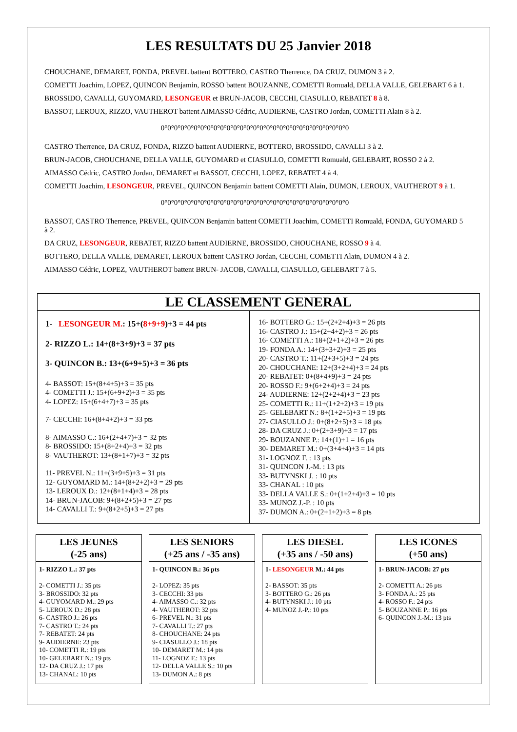LES RESULTATS DU 25 Janvier 2018
CHOUCHANE, DEMARET, FONDA, PREVEL battent BOTTERO, CASTRO Therrence, DA CRUZ, DUMON 3 à 2.
COMETTI Joachim, LOPEZ, QUINCON Benjamin, ROSSO battent BOUZANNE, COMETTI Romuald, DELLA VALLE, GELEBART 6 à 1.
BROSSIDO, CAVALLI, GUYOMARD, LESONGEUR et BRUN-JACOB, CECCHI, CIASULLO, REBATET 8 à 8.
BASSOT, LEROUX, RIZZO, VAUTHEROT battent AIMASSO Cédric, AUDIERNE, CASTRO Jordan, COMETTI Alain 8 à 2.
0°0°0°0°0°0°0°0°0°0°0°0°0°0°0°0°0°0°0°0°0°0°0°0°0°0°0°0°0
CASTRO Therrence, DA CRUZ, FONDA, RIZZO battent AUDIERNE, BOTTERO, BROSSIDO, CAVALLI 3 à 2.
BRUN-JACOB, CHOUCHANE, DELLA VALLE, GUYOMARD et CIASULLO, COMETTI Romuald, GELEBART, ROSSO 2 à 2.
AIMASSO Cédric, CASTRO Jordan, DEMARET et BASSOT, CECCHI, LOPEZ, REBATET 4 à 4.
COMETTI Joachim, LESONGEUR, PREVEL, QUINCON Benjamin battent COMETTI Alain, DUMON, LEROUX, VAUTHEROT 9 à 1.
0°0°0°0°0°0°0°0°0°0°0°0°0°0°0°0°0°0°0°0°0°0°0°0°0°0°0°0°0
BASSOT, CASTRO Therrence, PREVEL, QUINCON Benjamin battent COMETTI Joachim, COMETTI Romuald, FONDA, GUYOMARD 5 à 2.
DA CRUZ, LESONGEUR, REBATET, RIZZO battent AUDIERNE, BROSSIDO, CHOUCHANE, ROSSO 9 à 4.
BOTTERO, DELLA VALLE, DEMARET, LEROUX battent CASTRO Jordan, CECCHI, COMETTI Alain, DUMON 4 à 2.
AIMASSO Cédric, LOPEZ, VAUTHEROT battent BRUN- JACOB, CAVALLI, CIASULLO, GELEBART 7 à 5.
LE CLASSEMENT GENERAL
1- LESONGEUR M.: 15+(8+9+9)+3 = 44 pts
2- RIZZO L.: 14+(8+3+9)+3 = 37 pts
3- QUINCON B.: 13+(6+9+5)+3 = 36 pts
4- BASSOT: 15+(8+4+5)+3 = 35 pts
4- COMETTI J.: 15+(6+9+2)+3 = 35 pts
4- LOPEZ: 15+(6+4+7)+3 = 35 pts
7- CECCHI: 16+(8+4+2)+3 = 33 pts
8- AIMASSO C.: 16+(2+4+7)+3 = 32 pts
8- BROSSIDO: 15+(8+2+4)+3 = 32 pts
8- VAUTHEROT: 13+(8+1+7)+3 = 32 pts
11- PREVEL N.: 11+(3+9+5)+3 = 31 pts
12- GUYOMARD M.: 14+(8+2+2)+3 = 29 pts
13- LEROUX D.: 12+(8+1+4)+3 = 28 pts
14- BRUN-JACOB: 9+(8+2+5)+3 = 27 pts
14- CAVALLI T.: 9+(8+2+5)+3 = 27 pts
16- BOTTERO G.: 15+(2+2+4)+3 = 26 pts
16- CASTRO J.: 15+(2+4+2)+3 = 26 pts
16- COMETTI A.: 18+(2+1+2)+3 = 26 pts
19- FONDA A.: 14+(3+3+2)+3 = 25 pts
20- CASTRO T.: 11+(2+3+5)+3 = 24 pts
20- CHOUCHANE: 12+(3+2+4)+3 = 24 pts
20- REBATET: 0+(8+4+9)+3 = 24 pts
20- ROSSO F.: 9+(6+2+4)+3 = 24 pts
24- AUDIERNE: 12+(2+2+4)+3 = 23 pts
25- COMETTI R.: 11+(1+2+2)+3 = 19 pts
25- GELEBART N.: 8+(1+2+5)+3 = 19 pts
27- CIASULLO J.: 0+(8+2+5)+3 = 18 pts
28- DA CRUZ J.: 0+(2+3+9)+3 = 17 pts
29- BOUZANNE P.: 14+(1)+1 = 16 pts
30- DEMARET M.: 0+(3+4+4)+3 = 14 pts
31- LOGNOZ F. : 13 pts
31- QUINCON J.-M. : 13 pts
33- BUTYNSKI J. : 10 pts
33- CHANAL : 10 pts
33- DELLA VALLE S.: 0+(1+2+4)+3 = 10 pts
33- MUNOZ J.-P. : 10 pts
37- DUMON A.: 0+(2+1+2)+3 = 8 pts
LES JEUNES
(-25 ans)
1- RIZZO L.: 37 pts
2- COMETTI J.: 35 pts
3- BROSSIDO: 32 pts
4- GUYOMARD M.: 29 pts
5- LEROUX D.: 28 pts
6- CASTRO J.: 26 pts
7- CASTRO T.: 24 pts
7- REBATET: 24 pts
9- AUDIERNE: 23 pts
10- COMETTI R.: 19 pts
10- GELEBART N.: 19 pts
12- DA CRUZ J.: 17 pts
13- CHANAL: 10 pts
LES SENIORS
(+25 ans / -35 ans)
1- QUINCON B.: 36 pts
2- LOPEZ: 35 pts
3- CECCHI: 33 pts
4- AIMASSO C.: 32 pts
4- VAUTHEROT: 32 pts
6- PREVEL N.: 31 pts
7- CAVALLI T.: 27 pts
8- CHOUCHANE: 24 pts
9- CIASULLO J.: 18 pts
10- DEMARET M.: 14 pts
11- LOGNOZ F.: 13 pts
12- DELLA VALLE S.: 10 pts
13- DUMON A.: 8 pts
LES DIESEL
(+35 ans / -50 ans)
1- LESONGEUR M.: 44 pts
2- BASSOT: 35 pts
3- BOTTERO G.: 26 pts
4- BUTYNSKI J.: 10 pts
4- MUNOZ J.-P.: 10 pts
LES ICONES
(+50 ans)
1- BRUN-JACOB: 27 pts
2- COMETTI A.: 26 pts
3- FONDA A.: 25 pts
4- ROSSO F.: 24 pts
5- BOUZANNE P.: 16 pts
6- QUINCON J.-M.: 13 pts